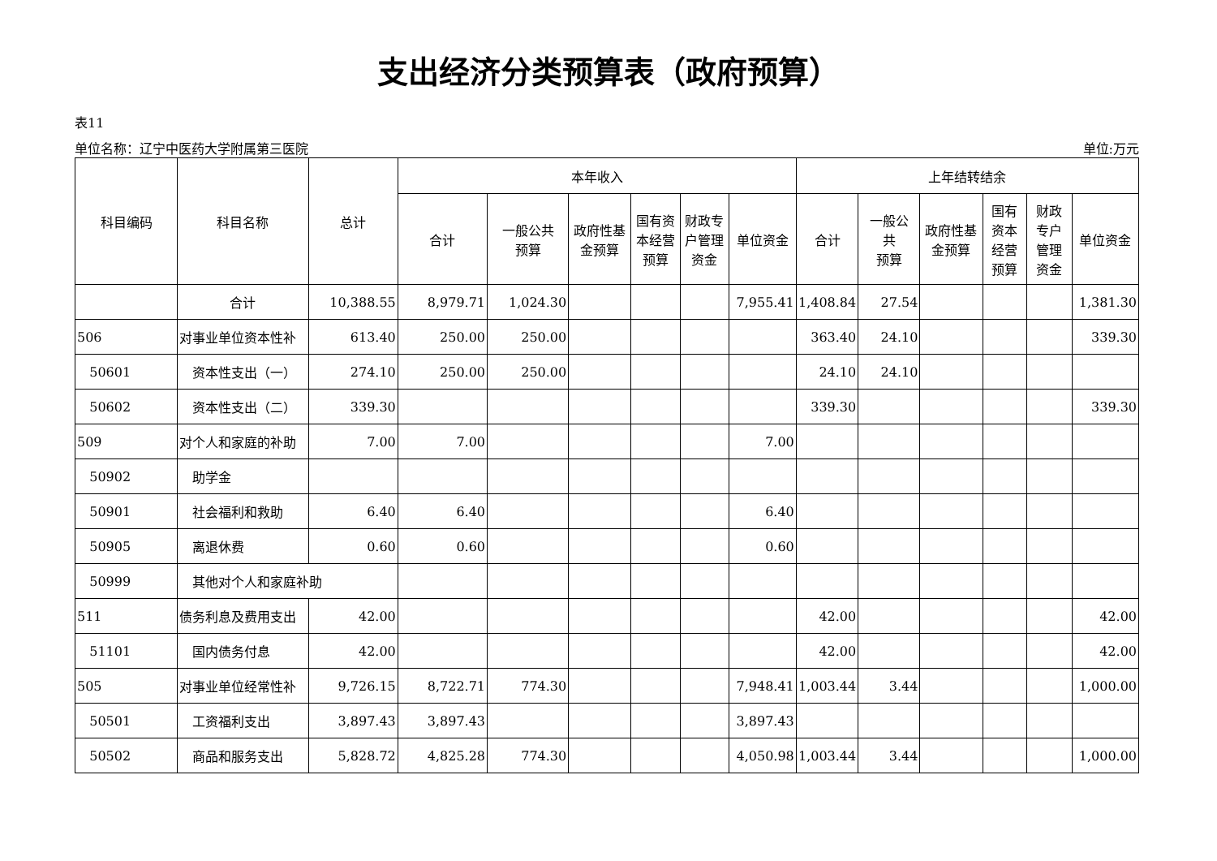支出经济分类预算表（政府预算）
表11
单位名称：辽宁中医药大学附属第三医院 单位:万元
| 科目编码 | 科目名称 | 总计 | 本年收入 | | | | | | 上年结转结余 | | | | | |
| --- | --- | --- | --- | --- | --- | --- | --- | --- | --- | --- | --- | --- | --- | --- |
| | | | 合计 | 一般公共 预算 | 政府性基 金预算 | 国有资 本经营 预算 | 财政专 户管理 资金 | 单位资金 | 合计 | 一般公 共 预算 | 政府性基 金预算 | 国有 资本 经营 预算 | 财政 专户 管理 资金 | 单位资金 |
| | 合计 | 10,388.55 | 8,979.71 | 1,024.30 | | | | 7,955.41 | 1,408.84 | 27.54 | | | | 1,381.30 |
| 506 | 对事业单位资本性补 | 613.40 | 250.00 | 250.00 | | | | | 363.40 | 24.10 | | | | 339.30 |
| 50601 | 资本性支出（一） | 274.10 | 250.00 | 250.00 | | | | | 24.10 | 24.10 | | | | |
| 50602 | 资本性支出（二） | 339.30 | | | | | | | 339.30 | | | | | 339.30 |
| 509 | 对个人和家庭的补助 | 7.00 | 7.00 | | | | | 7.00 | | | | | | |
| 50902 | 助学金 | | | | | | | | | | | | | |
| 50901 | 社会福利和救助 | 6.40 | 6.40 | | | | | 6.40 | | | | | | |
| 50905 | 离退休费 | 0.60 | 0.60 | | | | | 0.60 | | | | | | |
| 50999 | 其他对个人和家庭补助 | | | | | | | | | | | | | |
| 511 | 债务利息及费用支出 | 42.00 | | | | | | | 42.00 | | | | | 42.00 |
| 51101 | 国内债务付息 | 42.00 | | | | | | | 42.00 | | | | | 42.00 |
| 505 | 对事业单位经常性补 | 9,726.15 | 8,722.71 | 774.30 | | | | 7,948.41 | 1,003.44 | 3.44 | | | | 1,000.00 |
| 50501 | 工资福利支出 | 3,897.43 | 3,897.43 | | | | | 3,897.43 | | | | | | |
| 50502 | 商品和服务支出 | 5,828.72 | 4,825.28 | 774.30 | | | | 4,050.98 | 1,003.44 | 3.44 | | | | 1,000.00 |